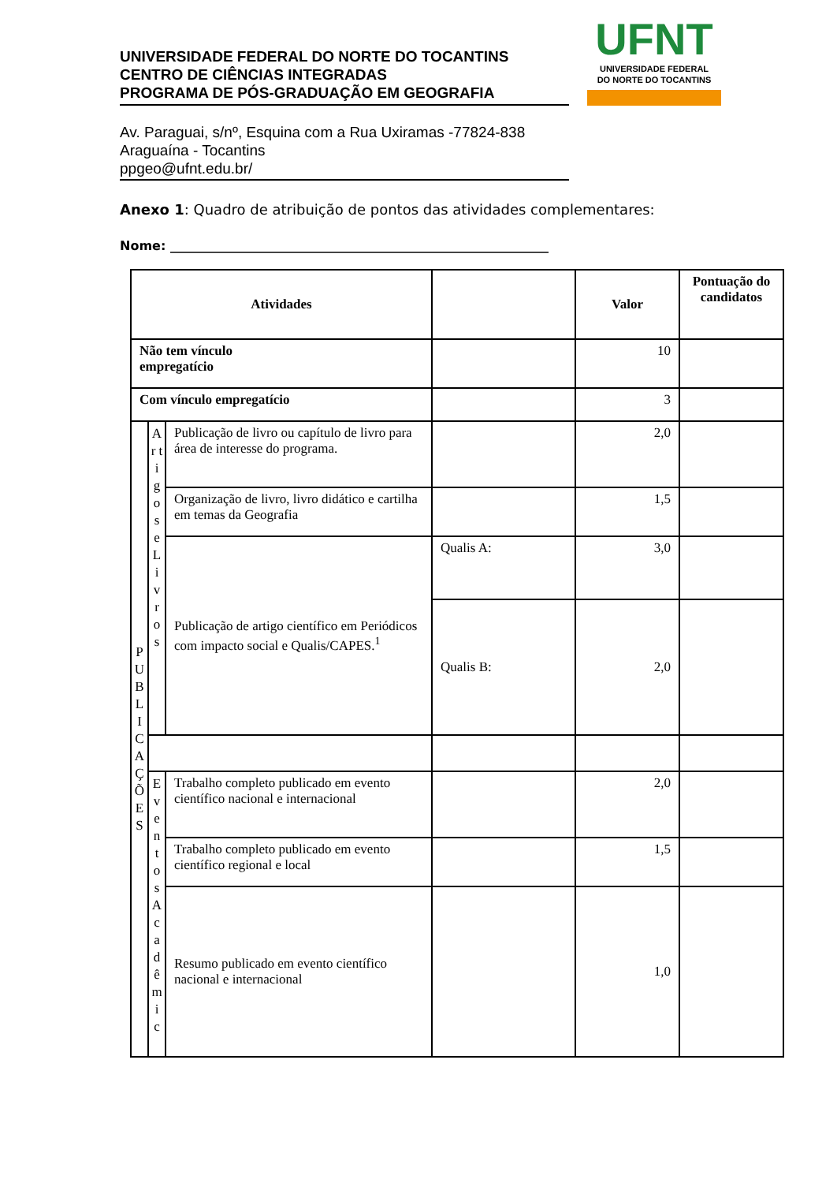UFNT
UNIVERSIDADE FEDERAL
DO NORTE DO TOCANTINS
UNIVERSIDADE FEDERAL DO NORTE DO TOCANTINS
CENTRO DE CIÊNCIAS INTEGRADAS
PROGRAMA DE PÓS-GRADUAÇÃO EM GEOGRAFIA
Av. Paraguai, s/nº, Esquina com a Rua Uxiramas -77824-838
Araguaína - Tocantins
ppgeo@ufnt.edu.br/
Anexo 1: Quadro de atribuição de pontos das atividades complementares:
Nome: ____________________________________________________________
| Atividades | | | | Valor | Pontuação do candidatos |
| --- | --- | --- | --- | --- | --- |
| Não tem vínculo empregatício | | | | 10 | |
| Com vínculo empregatício | | | | 3 | |
| P U B L I C A Ç Õ E S | A r t i g o s e L i v r o s | Publicação de livro ou capítulo de livro para área de interesse do programa. | | 2,0 | |
| | | Organização de livro, livro didático e cartilha em temas da Geografia | | 1,5 | |
| | | Publicação de artigo científico em Periódicos com impacto social e Qualis/CAPES.<sup>1</sup> | Qualis A: | 3,0 | |
| | | | Qualis B: | 2,0 | |
| | E v e n t o s A c a d ê m i c | Trabalho completo publicado em evento científico nacional e internacional | | 2,0 | |
| | | Trabalho completo publicado em evento científico regional e local | | 1,5 | |
| | | Resumo publicado em evento científico nacional e internacional | | 1,0 | |